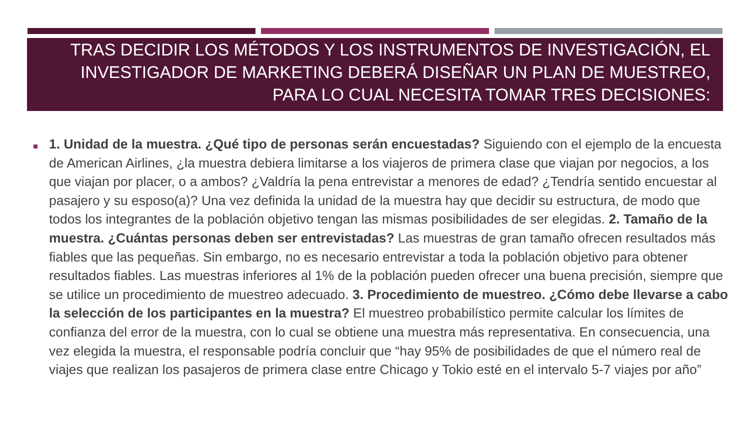TRAS DECIDIR LOS MÉTODOS Y LOS INSTRUMENTOS DE INVESTIGACIÓN, EL INVESTIGADOR DE MARKETING DEBERÁ DISEÑAR UN PLAN DE MUESTREO, PARA LO CUAL NECESITA TOMAR TRES DECISIONES:
1. Unidad de la muestra. ¿Qué tipo de personas serán encuestadas? Siguiendo con el ejemplo de la encuesta de American Airlines, ¿la muestra debiera limitarse a los viajeros de primera clase que viajan por negocios, a los que viajan por placer, o a ambos? ¿Valdría la pena entrevistar a menores de edad? ¿Tendría sentido encuestar al pasajero y su esposo(a)? Una vez definida la unidad de la muestra hay que decidir su estructura, de modo que todos los integrantes de la población objetivo tengan las mismas posibilidades de ser elegidas. 2. Tamaño de la muestra. ¿Cuántas personas deben ser entrevistadas? Las muestras de gran tamaño ofrecen resultados más fiables que las pequeñas. Sin embargo, no es necesario entrevistar a toda la población objetivo para obtener resultados fiables. Las muestras inferiores al 1% de la población pueden ofrecer una buena precisión, siempre que se utilice un procedimiento de muestreo adecuado. 3. Procedimiento de muestreo. ¿Cómo debe llevarse a cabo la selección de los participantes en la muestra? El muestreo probabilístico permite calcular los límites de confianza del error de la muestra, con lo cual se obtiene una muestra más representativa. En consecuencia, una vez elegida la muestra, el responsable podría concluir que “hay 95% de posibilidades de que el número real de viajes que realizan los pasajeros de primera clase entre Chicago y Tokio esté en el intervalo 5-7 viajes por año”